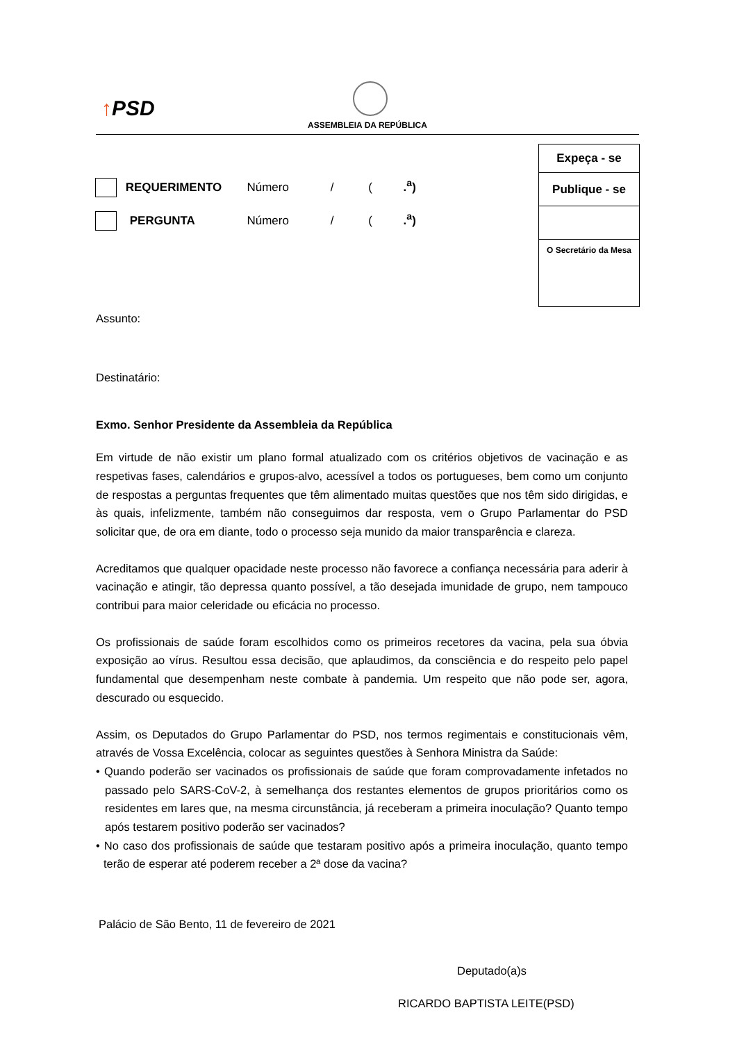↑PSD
ASSEMBLEIA DA REPÚBLICA
Expeça - se
Publique - se
O Secretário da Mesa
REQUERIMENTO Número / ( .<sup>a</sup>)
PERGUNTA Número / ( .<sup>a</sup>)
Assunto:
Destinatário:
Exmo. Senhor Presidente da Assembleia da República
Em virtude de não existir um plano formal atualizado com os critérios objetivos de vacinação e as respetivas fases, calendários e grupos-alvo, acessível a todos os portugueses, bem como um conjunto de respostas a perguntas frequentes que têm alimentado muitas questões que nos têm sido dirigidas, e às quais, infelizmente, também não conseguimos dar resposta, vem o Grupo Parlamentar do PSD solicitar que, de ora em diante, todo o processo seja munido da maior transparência e clareza.
Acreditamos que qualquer opacidade neste processo não favorece a confiança necessária para aderir à vacinação e atingir, tão depressa quanto possível, a tão desejada imunidade de grupo, nem tampouco contribui para maior celeridade ou eficácia no processo.
Os profissionais de saúde foram escolhidos como os primeiros recetores da vacina, pela sua óbvia exposição ao vírus. Resultou essa decisão, que aplaudimos, da consciência e do respeito pelo papel fundamental que desempenham neste combate à pandemia. Um respeito que não pode ser, agora, descurado ou esquecido.
Assim, os Deputados do Grupo Parlamentar do PSD, nos termos regimentais e constitucionais vêm, através de Vossa Excelência, colocar as seguintes questões à Senhora Ministra da Saúde:
• Quando poderão ser vacinados os profissionais de saúde que foram comprovadamente infetados no passado pelo SARS-CoV-2, à semelhança dos restantes elementos de grupos prioritários como os residentes em lares que, na mesma circunstância, já receberam a primeira inoculação? Quanto tempo após testarem positivo poderão ser vacinados?
• No caso dos profissionais de saúde que testaram positivo após a primeira inoculação, quanto tempo terão de esperar até poderem receber a 2ª dose da vacina?
Palácio de São Bento, 11 de fevereiro de 2021
Deputado(a)s
RICARDO BAPTISTA LEITE(PSD)